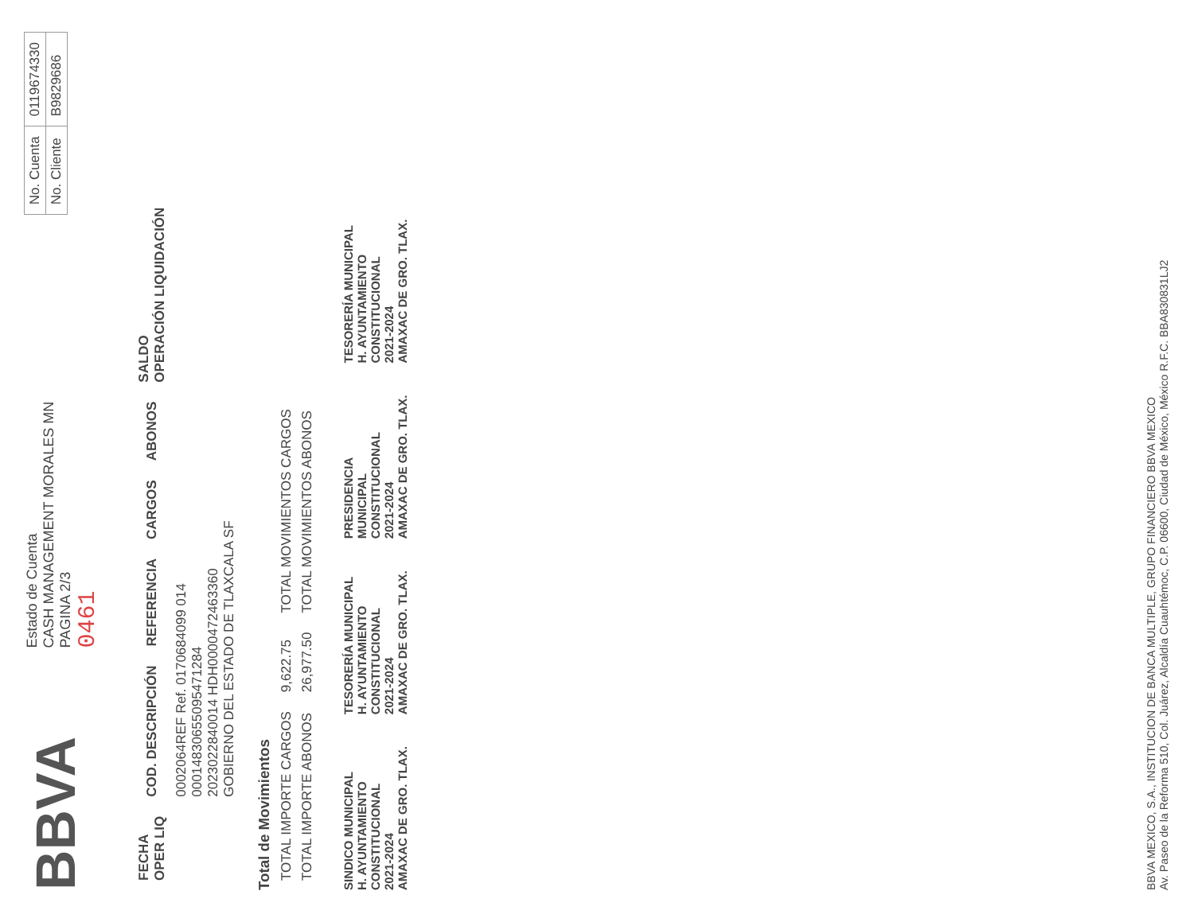BBVA
Estado de Cuenta
CASH MANAGEMENT MORALES MN
PAGINA 2/3
0461
| No. Cuenta | 0119674330 |
| No. Cliente | B9829686 |
| FECHA OPER LIQ | COD. DESCRIPCIÓN | REFERENCIA | CARGOS | ABONOS | SALDO OPERACIÓN LIQUIDACIÓN |
| --- | --- | --- | --- | --- | --- |
| | 0002064REF Ref. 0170684099 014 00014830655095471284 2023022840014 HDH0000472463360 GOBIERNO DEL ESTADO DE TLAXCALA SF | | | | |
Total de Movimientos
| TOTAL IMPORTE CARGOS | 9,622.75 | TOTAL MOVIMIENTOS CARGOS |
| TOTAL IMPORTE ABONOS | 26,977.50 | TOTAL MOVIMIENTOS ABONOS |
SINDICO MUNICIPAL
H. AYUNTAMIENTO
CONSTITUCIONAL
2021-2024
AMAXAC DE GRO. TLAX.
TESORERÍA MUNICIPAL
H. AYUNTAMIENTO
CONSTITUCIONAL
2021-2024
AMAXAC DE GRO. TLAX.
PRESIDENCIA
MUNICIPAL
CONSTITUCIONAL
2021-2024
AMAXAC DE GRO. TLAX.
TESORERÍA MUNICIPAL
H. AYUNTAMIENTO
CONSTITUCIONAL
2021-2024
AMAXAC DE GRO. TLAX.
BBVA MEXICO, S.A., INSTITUCION DE BANCA MULTIPLE, GRUPO FINANCIERO BBVA MEXICO
Av. Paseo de la Reforma 510, Col. Juárez, Alcaldía Cuauhtémoc, C.P. 06600, Ciudad de México, México R.F.C. BBA830831LJ2